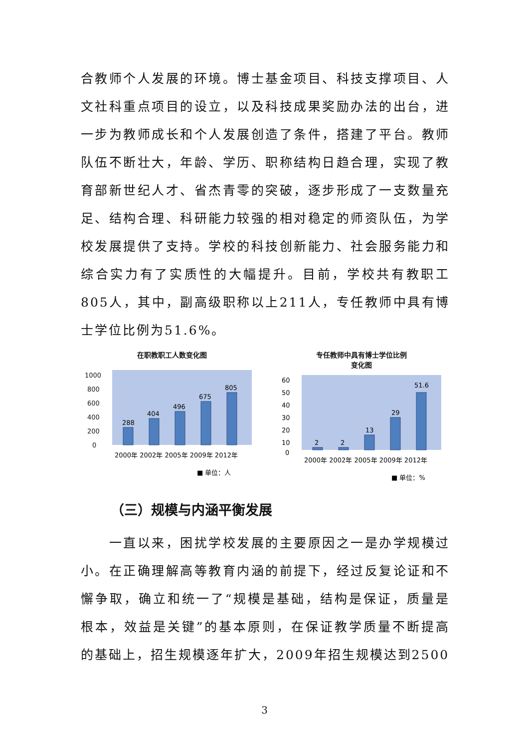合教师个人发展的环境。博士基金项目、科技支撑项目、人文社科重点项目的设立，以及科技成果奖励办法的出台，进一步为教师成长和个人发展创造了条件，搭建了平台。教师队伍不断壮大，年龄、学历、职称结构日趋合理，实现了教育部新世纪人才、省杰青零的突破，逐步形成了一支数量充足、结构合理、科研能力较强的相对稳定的师资队伍，为学校发展提供了支持。学校的科技创新能力、社会服务能力和综合实力有了实质性的大幅提升。目前，学校共有教职工805人，其中，副高级职称以上211人，专任教师中具有博士学位比例为51.6%。
在职教职工人数变化图
1000
800
600
400
200
0
288
404
496
675
805
2000年 2002年 2005年 2009年 2012年
■ 单位：人
专任教师中具有博士学位比例
变化图
60
50
40
30
20
10
0
2
2
13
29
51.6
2000年 2002年 2005年 2009年 2012年
■ 单位：%
（三）规模与内涵平衡发展
  一直以来，困扰学校发展的主要原因之一是办学规模过小。在正确理解高等教育内涵的前提下，经过反复论证和不懈争取，确立和统一了“规模是基础，结构是保证，质量是根本，效益是关键”的基本原则，在保证教学质量不断提高的基础上，招生规模逐年扩大，2009年招生规模达到2500
3